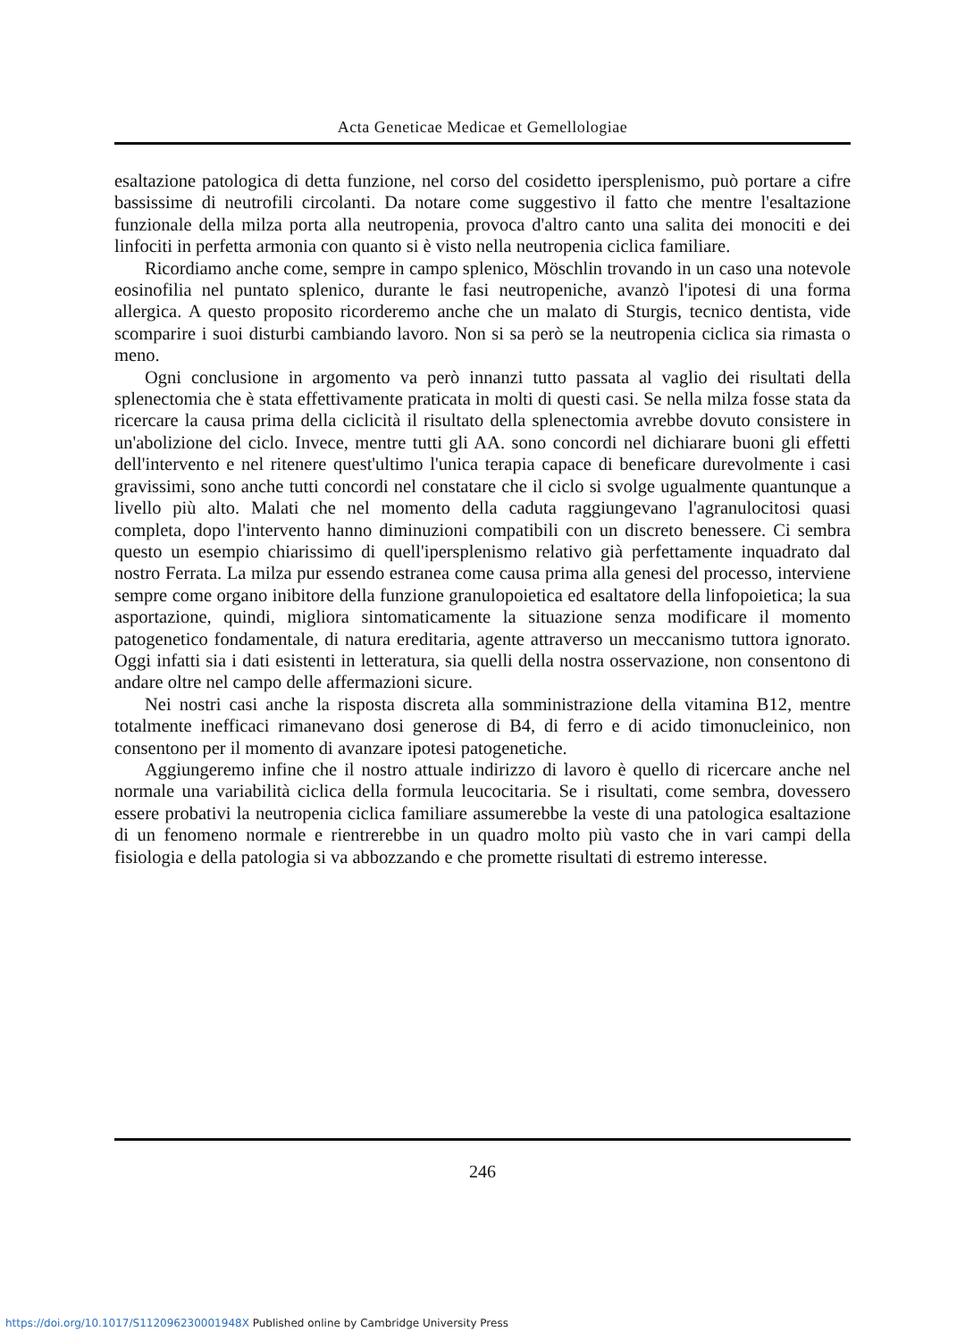Acta Geneticae Medicae et Gemellologiae
esaltazione patologica di detta funzione, nel corso del cosidetto ipersplenismo, può portare a cifre bassissime di neutrofili circolanti. Da notare come suggestivo il fatto che mentre l'esaltazione funzionale della milza porta alla neutropenia, provoca d'altro canto una salita dei monociti e dei linfociti in perfetta armonia con quanto si è visto nella neutropenia ciclica familiare.
Ricordiamo anche come, sempre in campo splenico, Möschlin trovando in un caso una notevole eosinofilia nel puntato splenico, durante le fasi neutropeniche, avanzò l'ipotesi di una forma allergica. A questo proposito ricorderemo anche che un malato di Sturgis, tecnico dentista, vide scomparire i suoi disturbi cambiando lavoro. Non si sa però se la neutropenia ciclica sia rimasta o meno.
Ogni conclusione in argomento va però innanzi tutto passata al vaglio dei risultati della splenectomia che è stata effettivamente praticata in molti di questi casi. Se nella milza fosse stata da ricercare la causa prima della ciclicità il risultato della splenectomia avrebbe dovuto consistere in un'abolizione del ciclo. Invece, mentre tutti gli AA. sono concordi nel dichiarare buoni gli effetti dell'intervento e nel ritenere quest'ultimo l'unica terapia capace di beneficare durevolmente i casi gravissimi, sono anche tutti concordi nel constatare che il ciclo si svolge ugualmente quantunque a livello più alto. Malati che nel momento della caduta raggiungevano l'agranulocitosi quasi completa, dopo l'intervento hanno diminuzioni compatibili con un discreto benessere. Ci sembra questo un esempio chiarissimo di quell'ipersplenismo relativo già perfettamente inquadrato dal nostro Ferrata. La milza pur essendo estranea come causa prima alla genesi del processo, interviene sempre come organo inibitore della funzione granulopoietica ed esaltatore della linfopoietica; la sua asportazione, quindi, migliora sintomaticamente la situazione senza modificare il momento patogenetico fondamentale, di natura ereditaria, agente attraverso un meccanismo tuttora ignorato. Oggi infatti sia i dati esistenti in letteratura, sia quelli della nostra osservazione, non consentono di andare oltre nel campo delle affermazioni sicure.
Nei nostri casi anche la risposta discreta alla somministrazione della vitamina B12, mentre totalmente inefficaci rimanevano dosi generose di B4, di ferro e di acido timonucleinico, non consentono per il momento di avanzare ipotesi patogenetiche.
Aggiungeremo infine che il nostro attuale indirizzo di lavoro è quello di ricercare anche nel normale una variabilità ciclica della formula leucocitaria. Se i risultati, come sembra, dovessero essere probativi la neutropenia ciclica familiare assumerebbe la veste di una patologica esaltazione di un fenomeno normale e rientrerebbe in un quadro molto più vasto che in vari campi della fisiologia e della patologia si va abbozzando e che promette risultati di estremo interesse.
246
https://doi.org/10.1017/S112096230001948X Published online by Cambridge University Press